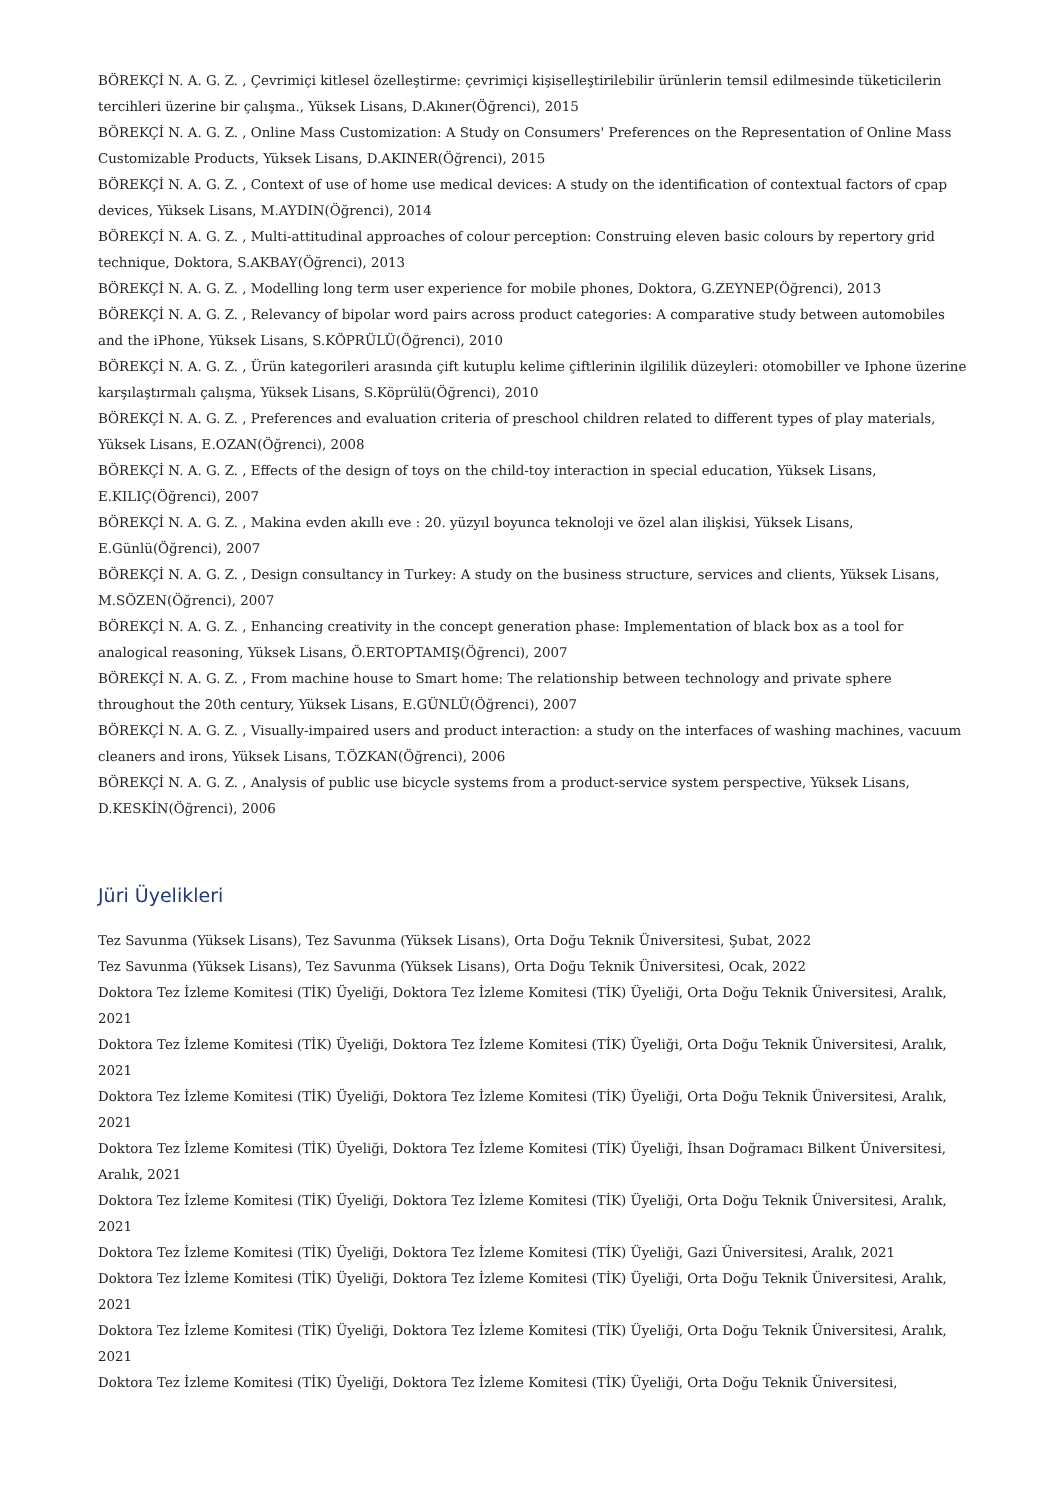BÖREKÇİ N. A. G. Z. , Çevrimiçi kitlesel özelleştirme: çevrimiçi kişiselleştirilebilir ürünlerin temsil edilmesinde tüketicilerin tercihleri üzerine bir çalışma., Yüksek Lisans, D.Akıner(Öğrenci), 2015
BÖREKÇİ N. A. G. Z. , Online Mass Customization: A Study on Consumers' Preferences on the Representation of Online Mass Customizable Products, Yüksek Lisans, D.AKINER(Öğrenci), 2015
BÖREKÇİ N. A. G. Z. , Context of use of home use medical devices: A study on the identification of contextual factors of cpap devices, Yüksek Lisans, M.AYDIN(Öğrenci), 2014
BÖREKÇİ N. A. G. Z. , Multi-attitudinal approaches of colour perception: Construing eleven basic colours by repertory grid technique, Doktora, S.AKBAY(Öğrenci), 2013
BÖREKÇİ N. A. G. Z. , Modelling long term user experience for mobile phones, Doktora, G.ZEYNEP(Öğrenci), 2013
BÖREKÇİ N. A. G. Z. , Relevancy of bipolar word pairs across product categories: A comparative study between automobiles and the iPhone, Yüksek Lisans, S.KÖPRÜLÜ(Öğrenci), 2010
BÖREKÇİ N. A. G. Z. , Ürün kategorileri arasında çift kutuplu kelime çiftlerinin ilgililik düzeyleri: otomobiller ve Iphone üzerine karşılaştırmalı çalışma, Yüksek Lisans, S.Köprülü(Öğrenci), 2010
BÖREKÇİ N. A. G. Z. , Preferences and evaluation criteria of preschool children related to different types of play materials, Yüksek Lisans, E.OZAN(Öğrenci), 2008
BÖREKÇİ N. A. G. Z. , Effects of the design of toys on the child-toy interaction in special education, Yüksek Lisans, E.KILIÇ(Öğrenci), 2007
BÖREKÇİ N. A. G. Z. , Makina evden akıllı eve : 20. yüzyıl boyunca teknoloji ve özel alan ilişkisi, Yüksek Lisans, E.Günlü(Öğrenci), 2007
BÖREKÇİ N. A. G. Z. , Design consultancy in Turkey: A study on the business structure, services and clients, Yüksek Lisans, M.SÖZEN(Öğrenci), 2007
BÖREKÇİ N. A. G. Z. , Enhancing creativity in the concept generation phase: Implementation of black box as a tool for analogical reasoning, Yüksek Lisans, Ö.ERTOPTAMIŞ(Öğrenci), 2007
BÖREKÇİ N. A. G. Z. , From machine house to Smart home: The relationship between technology and private sphere throughout the 20th century, Yüksek Lisans, E.GÜNLÜ(Öğrenci), 2007
BÖREKÇİ N. A. G. Z. , Visually-impaired users and product interaction: a study on the interfaces of washing machines, vacuum cleaners and irons, Yüksek Lisans, T.ÖZKAN(Öğrenci), 2006
BÖREKÇİ N. A. G. Z. , Analysis of public use bicycle systems from a product-service system perspective, Yüksek Lisans, D.KESKİN(Öğrenci), 2006
Jüri Üyelikleri
Tez Savunma (Yüksek Lisans), Tez Savunma (Yüksek Lisans), Orta Doğu Teknik Üniversitesi, Şubat, 2022
Tez Savunma (Yüksek Lisans), Tez Savunma (Yüksek Lisans), Orta Doğu Teknik Üniversitesi, Ocak, 2022
Doktora Tez İzleme Komitesi (TİK) Üyeliği, Doktora Tez İzleme Komitesi (TİK) Üyeliği, Orta Doğu Teknik Üniversitesi, Aralık, 2021
Doktora Tez İzleme Komitesi (TİK) Üyeliği, Doktora Tez İzleme Komitesi (TİK) Üyeliği, Orta Doğu Teknik Üniversitesi, Aralık, 2021
Doktora Tez İzleme Komitesi (TİK) Üyeliği, Doktora Tez İzleme Komitesi (TİK) Üyeliği, Orta Doğu Teknik Üniversitesi, Aralık, 2021
Doktora Tez İzleme Komitesi (TİK) Üyeliği, Doktora Tez İzleme Komitesi (TİK) Üyeliği, İhsan Doğramacı Bilkent Üniversitesi, Aralık, 2021
Doktora Tez İzleme Komitesi (TİK) Üyeliği, Doktora Tez İzleme Komitesi (TİK) Üyeliği, Orta Doğu Teknik Üniversitesi, Aralık, 2021
Doktora Tez İzleme Komitesi (TİK) Üyeliği, Doktora Tez İzleme Komitesi (TİK) Üyeliği, Gazi Üniversitesi, Aralık, 2021
Doktora Tez İzleme Komitesi (TİK) Üyeliği, Doktora Tez İzleme Komitesi (TİK) Üyeliği, Orta Doğu Teknik Üniversitesi, Aralık, 2021
Doktora Tez İzleme Komitesi (TİK) Üyeliği, Doktora Tez İzleme Komitesi (TİK) Üyeliği, Orta Doğu Teknik Üniversitesi, Aralık, 2021
Doktora Tez İzleme Komitesi (TİK) Üyeliği, Doktora Tez İzleme Komitesi (TİK) Üyeliği, Orta Doğu Teknik Üniversitesi,